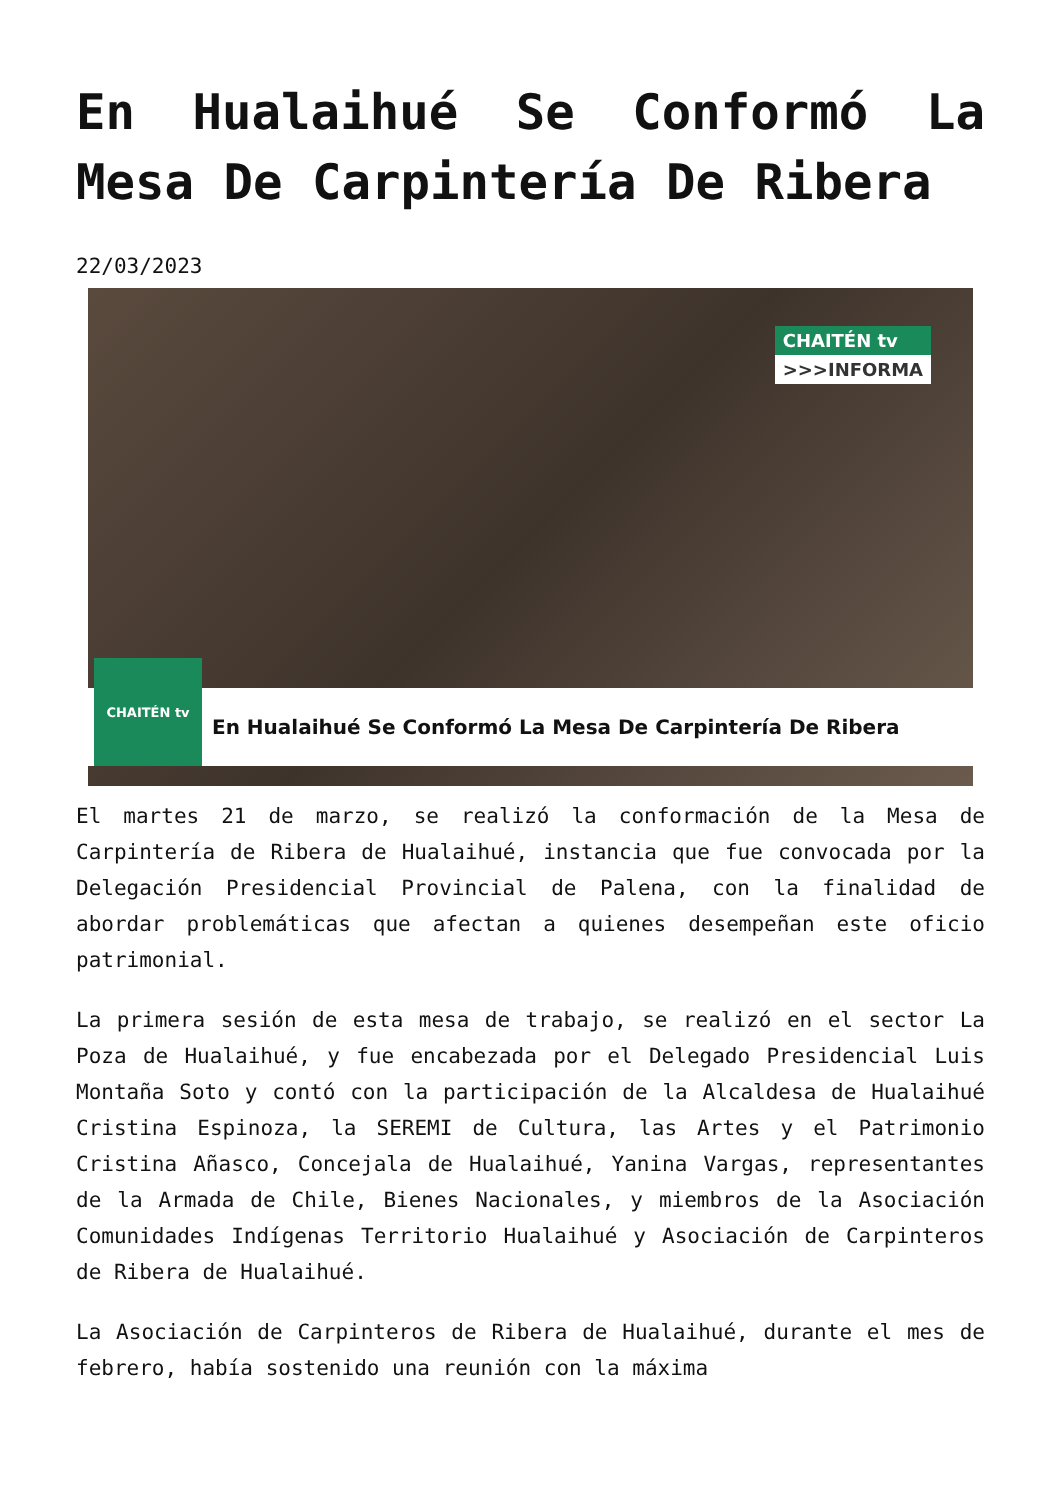En Hualaihué Se Conformó La Mesa De Carpintería De Ribera
22/03/2023
CHAITÉN tv
>>>INFORMA
CHAITÉN tv
En Hualaihué Se Conformó La Mesa De Carpintería De Ribera
El martes 21 de marzo, se realizó la conformación de la Mesa de Carpintería de Ribera de Hualaihué, instancia que fue convocada por la Delegación Presidencial Provincial de Palena, con la finalidad de abordar problemáticas que afectan a quienes desempeñan este oficio patrimonial.
La primera sesión de esta mesa de trabajo, se realizó en el sector La Poza de Hualaihué, y fue encabezada por el Delegado Presidencial Luis Montaña Soto y contó con la participación de la Alcaldesa de Hualaihué Cristina Espinoza, la SEREMI de Cultura, las Artes y el Patrimonio Cristina Añasco, Concejala de Hualaihué, Yanina Vargas, representantes de la Armada de Chile, Bienes Nacionales, y miembros de la Asociación Comunidades Indígenas Territorio Hualaihué y Asociación de Carpinteros de Ribera de Hualaihué.
La Asociación de Carpinteros de Ribera de Hualaihué, durante el mes de febrero, había sostenido una reunión con la máxima